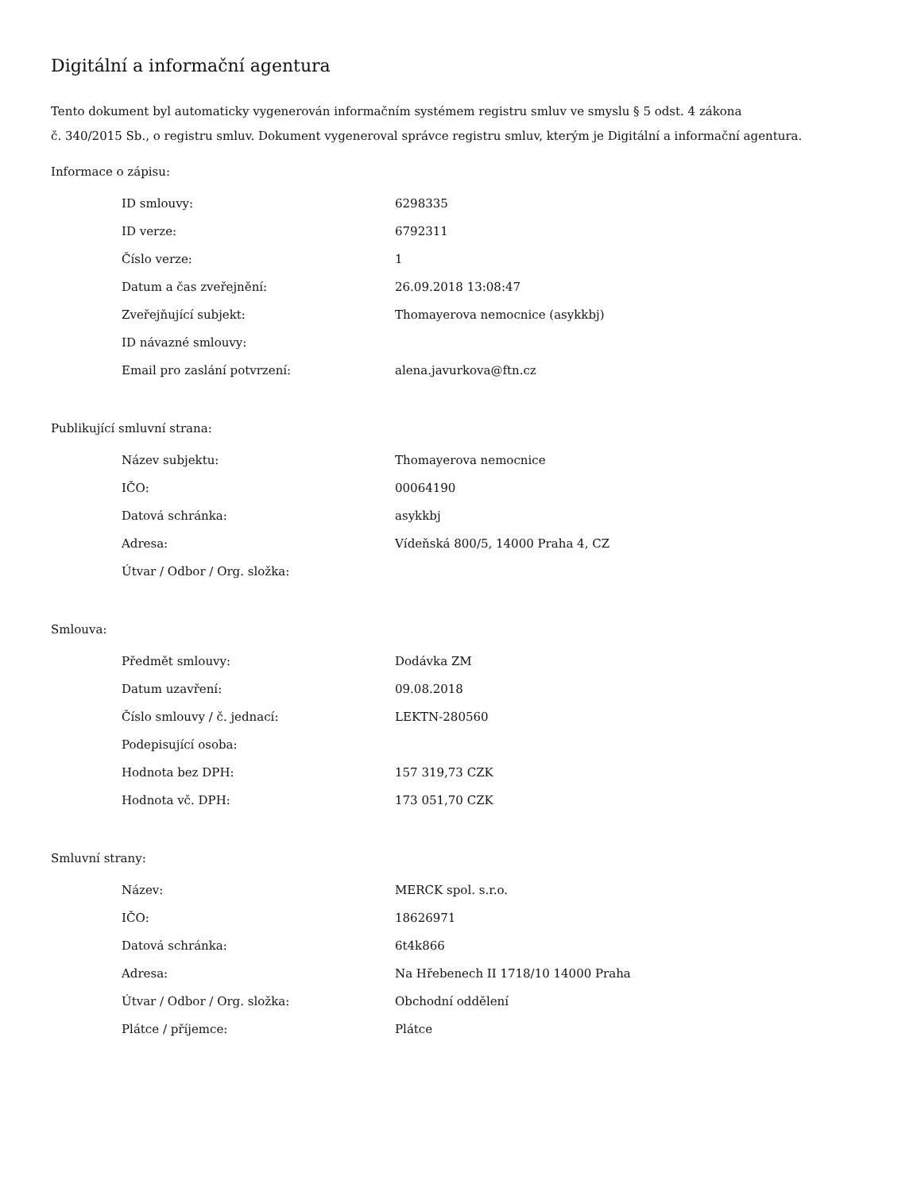Digitální a informační agentura
Tento dokument byl automaticky vygenerován informačním systémem registru smluv ve smyslu § 5 odst. 4 zákona
č. 340/2015 Sb., o registru smluv. Dokument vygeneroval správce registru smluv, kterým je Digitální a informační agentura.
Informace o zápisu:
| ID smlouvy: | 6298335 |
| ID verze: | 6792311 |
| Číslo verze: | 1 |
| Datum a čas zveřejnění: | 26.09.2018 13:08:47 |
| Zveřejňující subjekt: | Thomayerova nemocnice (asykkbj) |
| ID návazné smlouvy: | |
| Email pro zaslání potvrzení: | alena.javurkova@ftn.cz |
Publikující smluvní strana:
| Název subjektu: | Thomayerova nemocnice |
| IČO: | 00064190 |
| Datová schránka: | asykkbj |
| Adresa: | Vídeňská 800/5, 14000 Praha 4, CZ |
| Útvar / Odbor / Org. složka: | |
Smlouva:
| Předmět smlouvy: | Dodávka ZM |
| Datum uzavření: | 09.08.2018 |
| Číslo smlouvy / č. jednací: | LEKTN-280560 |
| Podepisující osoba: | |
| Hodnota bez DPH: | 157 319,73 CZK |
| Hodnota vč. DPH: | 173 051,70 CZK |
Smluvní strany:
| Název: | MERCK spol. s.r.o. |
| IČO: | 18626971 |
| Datová schránka: | 6t4k866 |
| Adresa: | Na Hřebenech II 1718/10 14000 Praha |
| Útvar / Odbor / Org. složka: | Obchodní oddělení |
| Plátce / příjemce: | Plátce |